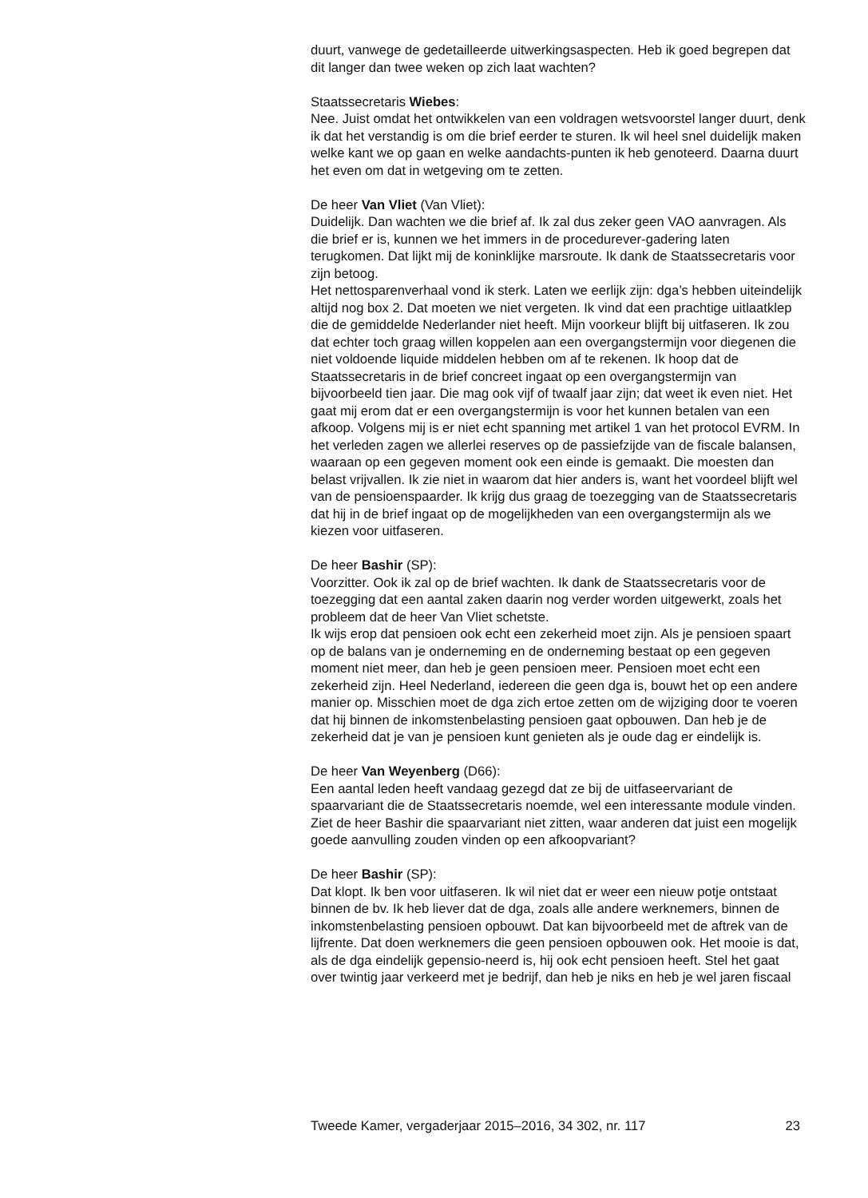duurt, vanwege de gedetailleerde uitwerkingsaspecten. Heb ik goed begrepen dat dit langer dan twee weken op zich laat wachten?
Staatssecretaris Wiebes:
Nee. Juist omdat het ontwikkelen van een voldragen wetsvoorstel langer duurt, denk ik dat het verstandig is om die brief eerder te sturen. Ik wil heel snel duidelijk maken welke kant we op gaan en welke aandachts-punten ik heb genoteerd. Daarna duurt het even om dat in wetgeving om te zetten.
De heer Van Vliet (Van Vliet):
Duidelijk. Dan wachten we die brief af. Ik zal dus zeker geen VAO aanvragen. Als die brief er is, kunnen we het immers in de procedurever-gadering laten terugkomen. Dat lijkt mij de koninklijke marsroute. Ik dank de Staatssecretaris voor zijn betoog.
Het nettosparenverhaal vond ik sterk. Laten we eerlijk zijn: dga’s hebben uiteindelijk altijd nog box 2. Dat moeten we niet vergeten. Ik vind dat een prachtige uitlaatklep die de gemiddelde Nederlander niet heeft. Mijn voorkeur blijft bij uitfaseren. Ik zou dat echter toch graag willen koppelen aan een overgangstermijn voor diegenen die niet voldoende liquide middelen hebben om af te rekenen. Ik hoop dat de Staatssecretaris in de brief concreet ingaat op een overgangstermijn van bijvoorbeeld tien jaar. Die mag ook vijf of twaalf jaar zijn; dat weet ik even niet. Het gaat mij erom dat er een overgangstermijn is voor het kunnen betalen van een afkoop. Volgens mij is er niet echt spanning met artikel 1 van het protocol EVRM. In het verleden zagen we allerlei reserves op de passiefzijde van de fiscale balansen, waaraan op een gegeven moment ook een einde is gemaakt. Die moesten dan belast vrijvallen. Ik zie niet in waarom dat hier anders is, want het voordeel blijft wel van de pensioenspaarder. Ik krijg dus graag de toezegging van de Staatssecretaris dat hij in de brief ingaat op de mogelijkheden van een overgangstermijn als we kiezen voor uitfaseren.
De heer Bashir (SP):
Voorzitter. Ook ik zal op de brief wachten. Ik dank de Staatssecretaris voor de toezegging dat een aantal zaken daarin nog verder worden uitgewerkt, zoals het probleem dat de heer Van Vliet schetste.
Ik wijs erop dat pensioen ook echt een zekerheid moet zijn. Als je pensioen spaart op de balans van je onderneming en de onderneming bestaat op een gegeven moment niet meer, dan heb je geen pensioen meer. Pensioen moet echt een zekerheid zijn. Heel Nederland, iedereen die geen dga is, bouwt het op een andere manier op. Misschien moet de dga zich ertoe zetten om de wijziging door te voeren dat hij binnen de inkomstenbelasting pensioen gaat opbouwen. Dan heb je de zekerheid dat je van je pensioen kunt genieten als je oude dag er eindelijk is.
De heer Van Weyenberg (D66):
Een aantal leden heeft vandaag gezegd dat ze bij de uitfaseervariant de spaarvariant die de Staatssecretaris noemde, wel een interessante module vinden. Ziet de heer Bashir die spaarvariant niet zitten, waar anderen dat juist een mogelijk goede aanvulling zouden vinden op een afkoopvariant?
De heer Bashir (SP):
Dat klopt. Ik ben voor uitfaseren. Ik wil niet dat er weer een nieuw potje ontstaat binnen de bv. Ik heb liever dat de dga, zoals alle andere werknemers, binnen de inkomstenbelasting pensioen opbouwt. Dat kan bijvoorbeeld met de aftrek van de lijfrente. Dat doen werknemers die geen pensioen opbouwen ook. Het mooie is dat, als de dga eindelijk gepensio-neerd is, hij ook echt pensioen heeft. Stel het gaat over twintig jaar verkeerd met je bedrijf, dan heb je niks en heb je wel jaren fiscaal
Tweede Kamer, vergaderjaar 2015–2016, 34 302, nr. 117 23